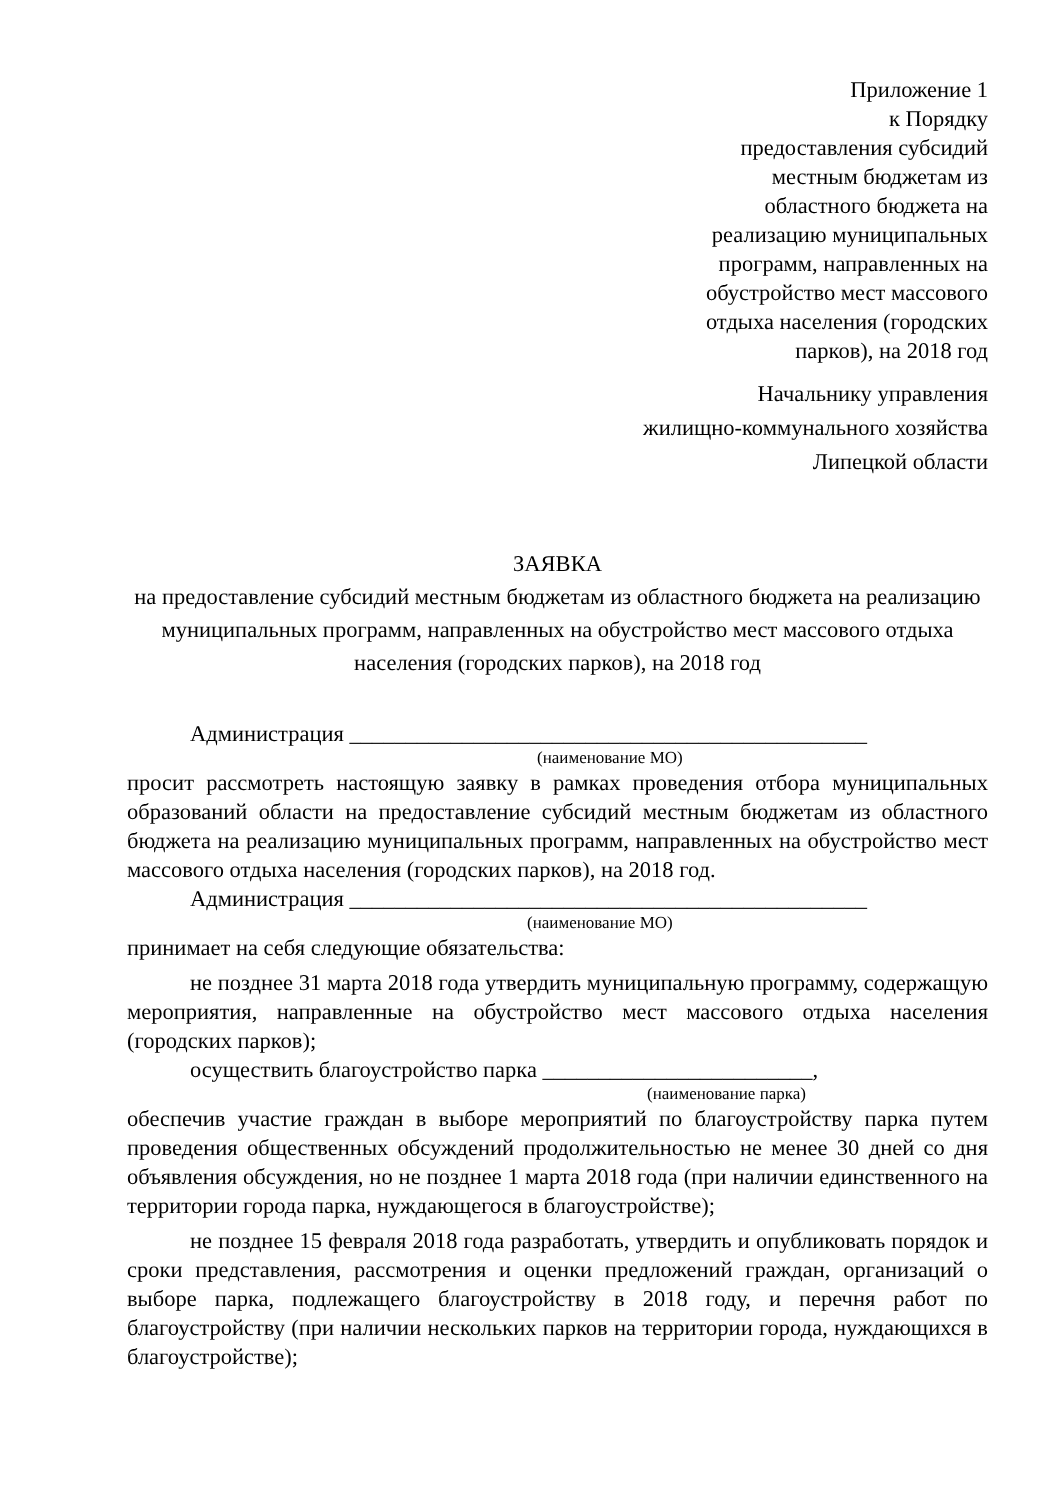Приложение 1
к Порядку
предоставления субсидий
местным бюджетам из
областного бюджета на
реализацию муниципальных
программ, направленных на
обустройство мест массового
отдыха населения (городских
парков), на 2018 год
Начальнику управления
жилищно-коммунального хозяйства
Липецкой области
ЗАЯВКА
на предоставление субсидий местным бюджетам из областного бюджета на реализацию муниципальных программ, направленных на обустройство мест массового отдыха населения (городских парков), на 2018 год
Администрация ______________________________________________
(наименование МО)
просит рассмотреть настоящую заявку в рамках проведения отбора муниципальных образований области на предоставление субсидий местным бюджетам из областного бюджета на реализацию муниципальных программ, направленных на обустройство мест массового отдыха населения (городских парков), на 2018 год.
Администрация ______________________________________________
(наименование МО)
принимает на себя следующие обязательства:
не позднее 31 марта 2018 года утвердить муниципальную программу, содержащую мероприятия, направленные на обустройство мест массового отдыха населения (городских парков);
осуществить благоустройство парка ________________________,
(наименование парка)
обеспечив участие граждан в выборе мероприятий по благоустройству парка путем проведения общественных обсуждений продолжительностью не менее 30 дней со дня объявления обсуждения, но не позднее 1 марта 2018 года (при наличии единственного на территории города парка, нуждающегося в благоустройстве);
не позднее 15 февраля 2018 года разработать, утвердить и опубликовать порядок и сроки представления, рассмотрения и оценки предложений граждан, организаций о выборе парка, подлежащего благоустройству в 2018 году, и перечня работ по благоустройству (при наличии нескольких парков на территории города, нуждающихся в благоустройстве);